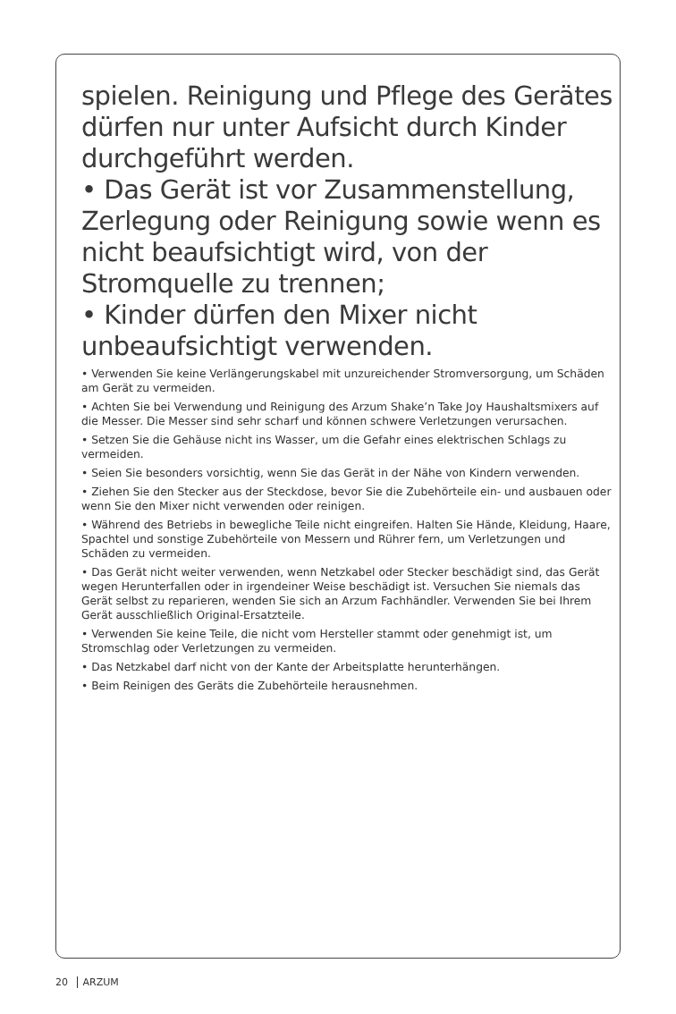spielen. Reinigung und Pflege des Gerätes dürfen nur unter Aufsicht durch Kinder durchgeführt werden.
• Das Gerät ist vor Zusammenstellung, Zerlegung oder Reinigung sowie wenn es nicht beaufsichtigt wird, von der Stromquelle zu trennen;
• Kinder dürfen den Mixer nicht unbeaufsichtigt verwenden.
• Verwenden Sie keine Verlängerungskabel mit unzureichender Stromversorgung, um Schäden am Gerät zu vermeiden.
• Achten Sie bei Verwendung und Reinigung des Arzum Shake’n Take Joy Haushaltsmixers auf die Messer. Die Messer sind sehr scharf und können schwere Verletzungen verursachen.
• Setzen Sie die Gehäuse nicht ins Wasser, um die Gefahr eines elektrischen Schlags zu vermeiden.
• Seien Sie besonders vorsichtig, wenn Sie das Gerät in der Nähe von Kindern verwenden.
• Ziehen Sie den Stecker aus der Steckdose, bevor Sie die Zubehörteile ein- und ausbauen oder wenn Sie den Mixer nicht verwenden oder reinigen.
• Während des Betriebs in bewegliche Teile nicht eingreifen. Halten Sie Hände, Kleidung, Haare, Spachtel und sonstige Zubehörteile von Messern und Rührer fern, um Verletzungen und Schäden zu vermeiden.
• Das Gerät nicht weiter verwenden, wenn Netzkabel oder Stecker beschädigt sind, das Gerät wegen Herunterfallen oder in irgendeiner Weise beschädigt ist. Versuchen Sie niemals das Gerät selbst zu reparieren, wenden Sie sich an Arzum Fachhändler. Verwenden Sie bei Ihrem Gerät ausschließlich Original-Ersatzteile.
• Verwenden Sie keine Teile, die nicht vom Hersteller stammt oder genehmigt ist, um Stromschlag oder Verletzungen zu vermeiden.
• Das Netzkabel darf nicht von der Kante der Arbeitsplatte herunterhängen.
• Beim Reinigen des Geräts die Zubehörteile herausnehmen.
20 ARZUM